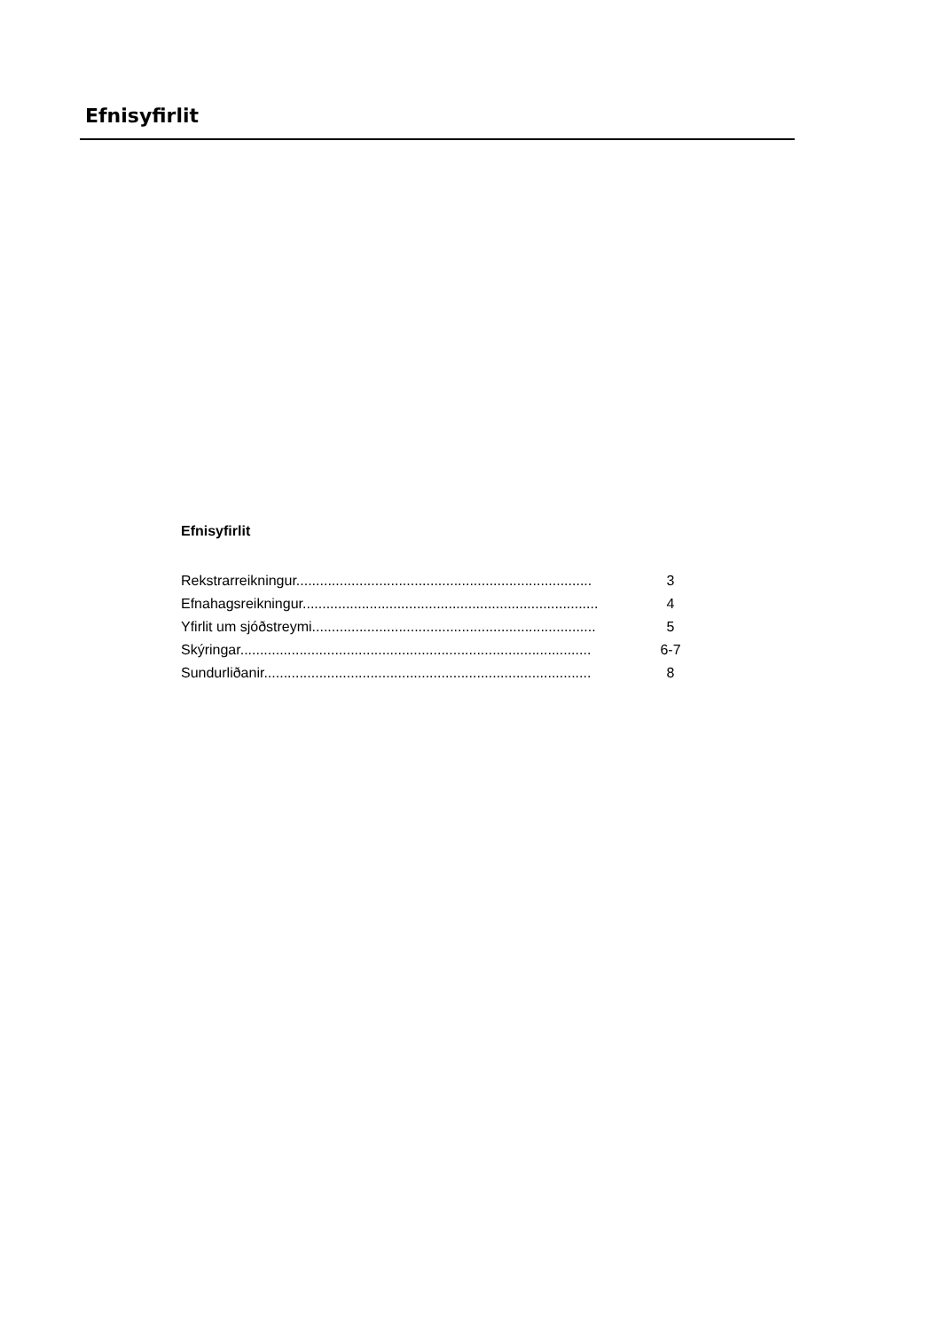Efnisyfirlit
Efnisyfirlit
Rekstrarreikningur........................................................................... 3
Efnahagsreikningur........................................................................... 4
Yfirlit um sjóðstreymi........................................................................ 5
Skýringar......................................................................................... 6-7
Sundurliðanir................................................................................... 8